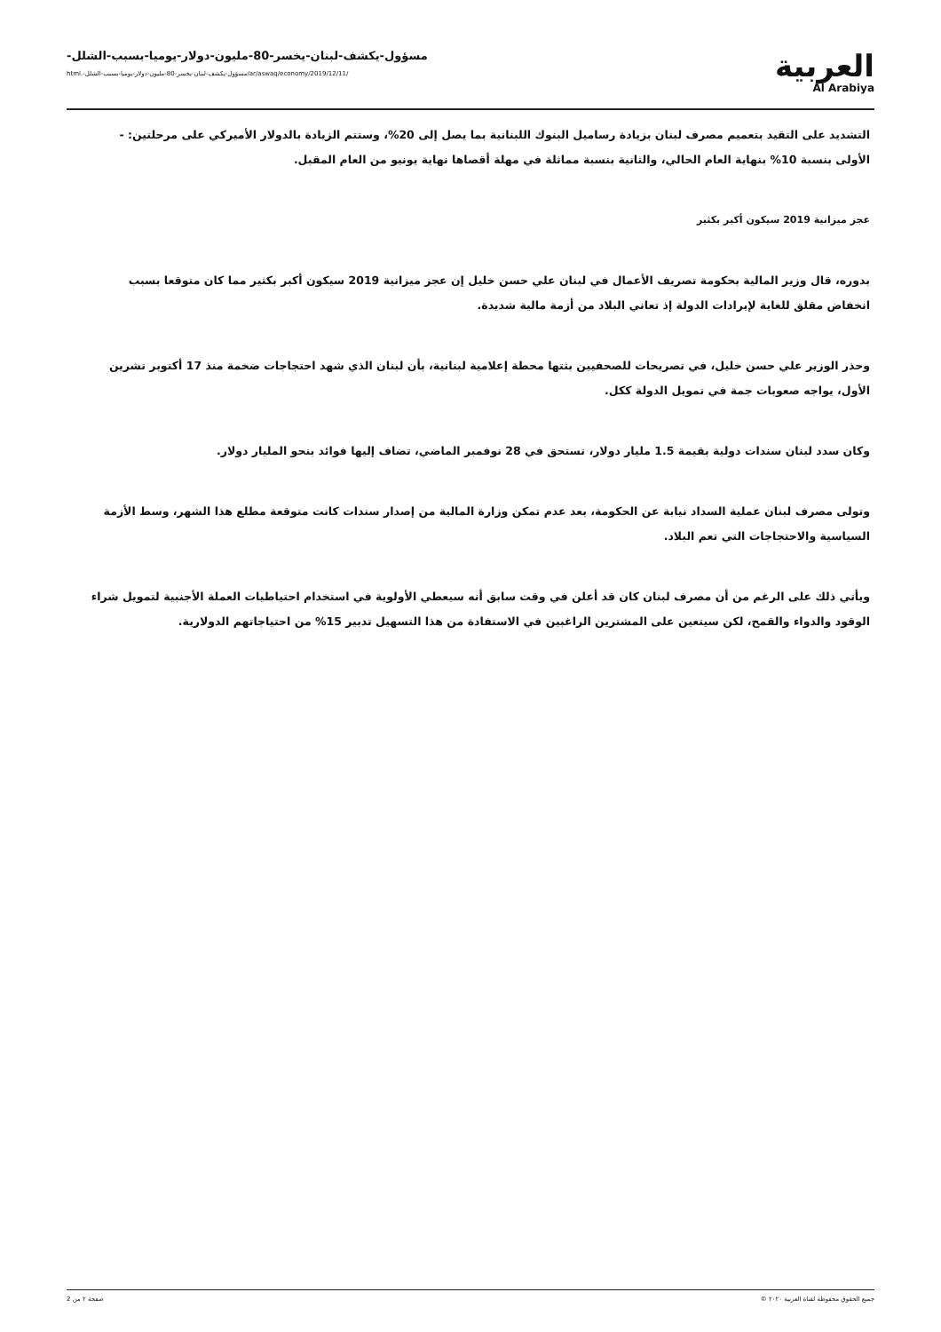مسؤول-يكشف-لبنان-يخسر-80-مليون-دولار-يوميا-بسبب-الشلل-
/ar/aswaq/economy/2019/12/11/مسؤول-يكشف-لبنان-يخسر-80-مليون-دولار-يوميا-بسبب-الشلل-.html
العربية
Al Arabiya
التشديد على التقيد بتعميم مصرف لبنان بزيادة رساميل البنوك اللبنانية بما يصل إلى 20%، وستتم الزيادة بالدولار الأميركي على مرحلتين: - الأولى بنسبة 10% بنهاية العام الحالي، والثانية بنسبة مماثلة في مهلة أقصاها نهاية يونيو من العام المقبل.
عجز ميزانية 2019 سيكون أكبر بكثير
بدوره، قال وزير المالية بحكومة تصريف الأعمال في لبنان علي حسن خليل إن عجز ميزانية 2019 سيكون أكبر بكثير مما كان متوقعا بسبب انخفاض مقلق للغاية لإيرادات الدولة إذ تعاني البلاد من أزمة مالية شديدة.
وحذر الوزير علي حسن خليل، في تصريحات للصحفيين بثتها محطة إعلامية لبنانية، بأن لبنان الذي شهد احتجاجات ضخمة منذ 17 أكتوبر تشرين الأول، يواجه صعوبات جمة في تمويل الدولة ككل.
وكان سدد لبنان سندات دولية بقيمة 1.5 مليار دولار، تستحق في 28 نوفمبر الماضي، تضاف إليها فوائد بنحو المليار دولار.
وتولى مصرف لبنان عملية السداد نيابة عن الحكومة، بعد عدم تمكن وزارة المالية من إصدار سندات كانت متوقعة مطلع هذا الشهر، وسط الأزمة السياسية والاحتجاجات التي تعم البلاد.
ويأتي ذلك على الرغم من أن مصرف لبنان كان قد أعلن في وقت سابق أنه سيعطي الأولوية في استخدام احتياطيات العملة الأجنبية لتمويل شراء الوقود والدواء والقمح، لكن سيتعين على المشترين الراغبين في الاستفادة من هذا التسهيل تدبير 15% من احتياجاتهم الدولارية.
جميع الحقوق محفوظة لقناة العربية ٢٠٢٠ © صفحة ٢ من 2